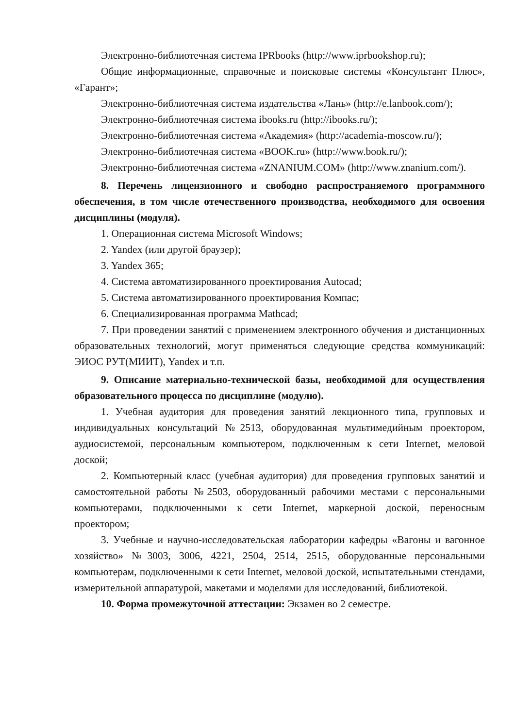Электронно-библиотечная система IPRbooks (http://www.iprbookshop.ru);
Общие информационные, справочные и поисковые системы «Консультант Плюс», «Гарант»;
Электронно-библиотечная система издательства «Лань» (http://e.lanbook.com/);
Электронно-библиотечная система ibooks.ru (http://ibooks.ru/);
Электронно-библиотечная система «Академия» (http://academia-moscow.ru/);
Электронно-библиотечная система «BOOK.ru» (http://www.book.ru/);
Электронно-библиотечная система «ZNANIUM.COM» (http://www.znanium.com/).
8. Перечень лицензионного и свободно распространяемого программного обеспечения, в том числе отечественного производства, необходимого для освоения дисциплины (модуля).
1. Операционная система Microsoft Windows;
2. Yandex (или другой браузер);
3. Yandex 365;
4. Система автоматизированного проектирования Autocad;
5. Система автоматизированного проектирования Компас;
6. Специализированная программа Mathcad;
7. При проведении занятий с применением электронного обучения и дистанционных образовательных технологий, могут применяться следующие средства коммуникаций: ЭИОС РУТ(МИИТ), Yandex и т.п.
9. Описание материально-технической базы, необходимой для осуществления образовательного процесса по дисциплине (модулю).
1. Учебная аудитория для проведения занятий лекционного типа, групповых и индивидуальных консультаций №2513, оборудованная мультимедийным проектором, аудиосистемой, персональным компьютером, подключенным к сети Internet, меловой доской;
2. Компьютерный класс (учебная аудитория) для проведения групповых занятий и самостоятельной работы №2503, оборудованный рабочими местами с персональными компьютерами, подключенными к сети Internet, маркерной доской, переносным проектором;
3. Учебные и научно-исследовательская лаборатории кафедры «Вагоны и вагонное хозяйство» №3003, 3006, 4221, 2504, 2514, 2515, оборудованные персональными компьютерам, подключенными к сети Internet, меловой доской, испытательными стендами, измерительной аппаратурой, макетами и моделями для исследований, библиотекой.
10. Форма промежуточной аттестации: Экзамен во 2 семестре.